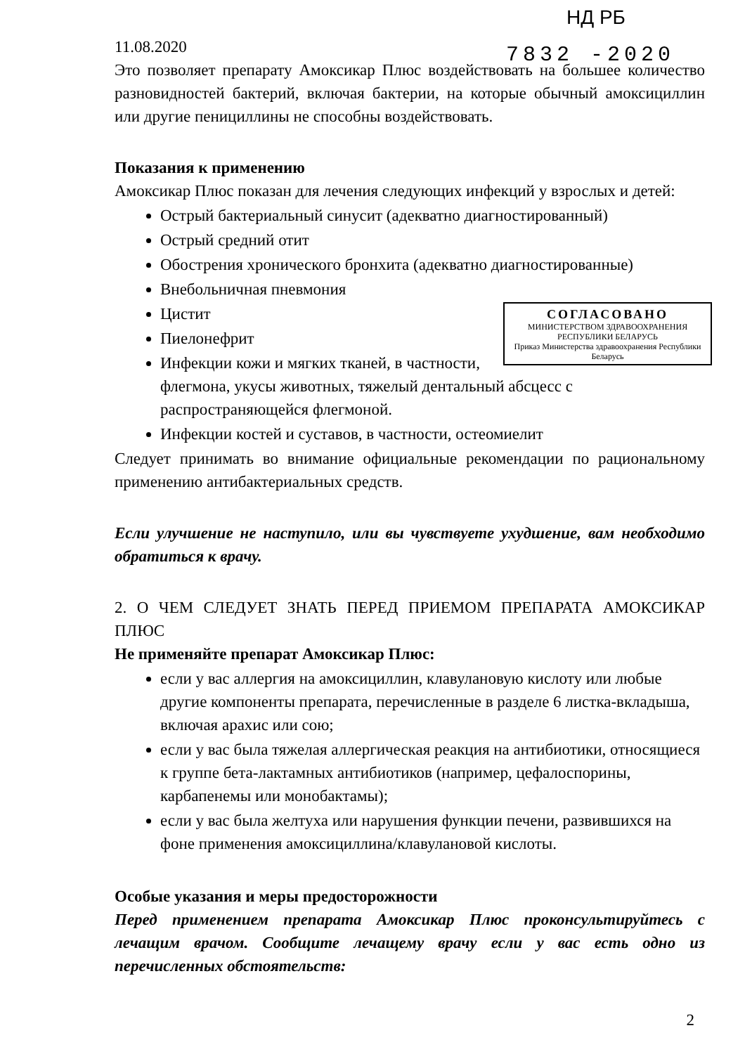НД РБ
7832 -2020
11.08.2020
Это позволяет препарату Амоксикар Плюс воздействовать на большее количество разновидностей бактерий, включая бактерии, на которые обычный амоксициллин или другие пенициллины не способны воздействовать.
Показания к применению
Амоксикар Плюс показан для лечения следующих инфекций у взрослых и детей:
Острый бактериальный синусит (адекватно диагностированный)
Острый средний отит
Обострения хронического бронхита (адекватно диагностированные)
Внебольничная пневмония
СОГЛАСОВАНО
МИНИСТЕРСТВОМ ЗДРАВООХРАНЕНИЯ РЕСПУБЛИКИ БЕЛАРУСЬ
Приказ Министерства здравоохранения Республики Беларусь
Цистит
Пиелонефрит
Инфекции кожи и мягких тканей, в частности, флегмона, укусы животных, тяжелый дентальный абсцесс с распространяющейся флегмоной.
Инфекции костей и суставов, в частности, остеомиелит
Следует принимать во внимание официальные рекомендации по рациональному применению антибактериальных средств.
Если улучшение не наступило, или вы чувствуете ухудшение, вам необходимо обратиться к врачу.
2. О ЧЕМ СЛЕДУЕТ ЗНАТЬ ПЕРЕД ПРИЕМОМ ПРЕПАРАТА АМОКСИКАР ПЛЮС
Не применяйте препарат Амоксикар Плюс:
если у вас аллергия на амоксициллин, клавулановую кислоту или любые другие компоненты препарата, перечисленные в разделе 6 листка-вкладыша, включая арахис или сою;
если у вас была тяжелая аллергическая реакция на антибиотики, относящиеся к группе бета-лактамных антибиотиков (например, цефалоспорины, карбапенемы или монобактамы);
если у вас была желтуха или нарушения функции печени, развившихся на фоне применения амоксициллина/клавулановой кислоты.
Особые указания и меры предосторожности
Перед применением препарата Амоксикар Плюс проконсультируйтесь с лечащим врачом. Сообщите лечащему врачу если у вас есть одно из перечисленных обстоятельств:
2